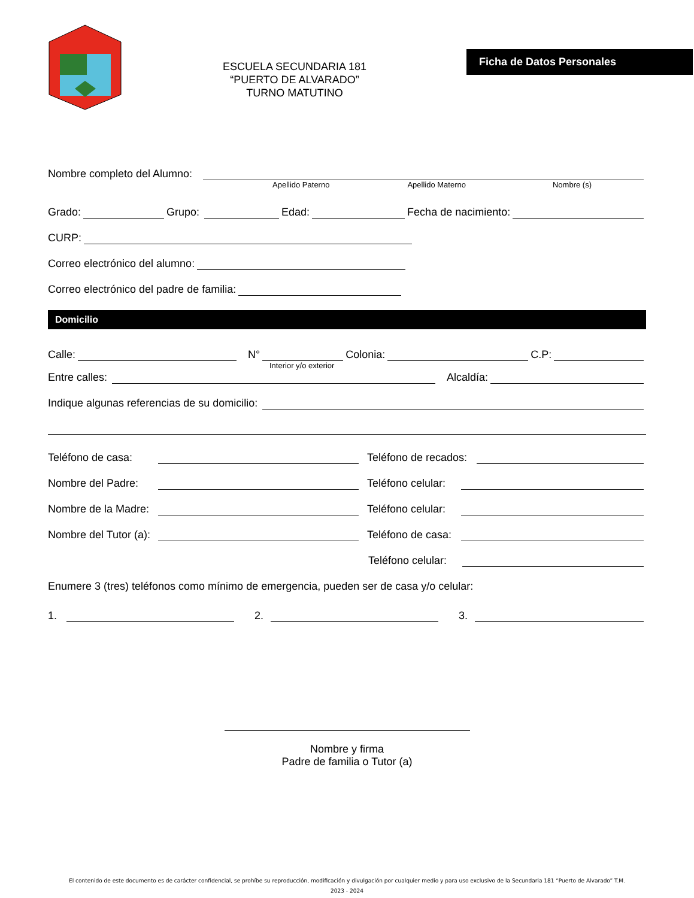ESCUELA SECUNDARIA 181
“PUERTO DE ALVARADO”
TURNO MATUTINO
Ficha de Datos Personales
Nombre completo del Alumno:
Apellido Paterno Apellido Materno Nombre (s)
Grado: Grupo: Edad: Fecha de nacimiento:
CURP:
Correo electrónico del alumno:
Correo electrónico del padre de familia:
Domicilio
Calle: N° Colonia: C.P:
Interior y/o exterior
Entre calles: Alcaldía:
Indique algunas referencias de su domicilio:
Teléfono de casa: Teléfono de recados:
Nombre del Padre: Teléfono celular:
Nombre de la Madre: Teléfono celular:
Nombre del Tutor (a): Teléfono de casa:
Teléfono celular:
Enumere 3 (tres) teléfonos como mínimo de emergencia, pueden ser de casa y/o celular:
1. 2. 3.
Nombre y firma
Padre de familia o Tutor (a)
El contenido de este documento es de carácter confidencial, se prohíbe su reproducción, modificación y divulgación por cualquier medio y para uso exclusivo de la Secundaria 181 “Puerto de Alvarado” T.M.
2023 - 2024